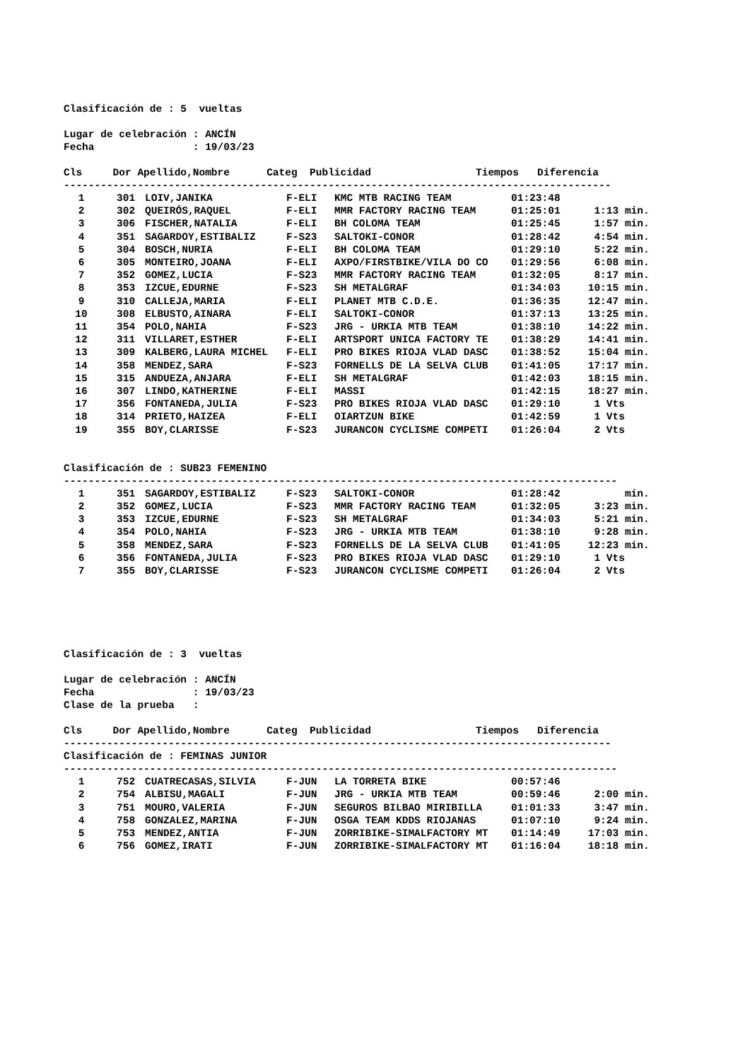Clasificación de : 5 vueltas
Lugar de celebración : ANCÍN
Fecha : 19/03/23
Cls Dor Apellido,Nombre Categ Publicidad Tiempos Diferencia
-----------------------------------------------------------------------------------------
| 1 | | 301 | LOIV,JANIKA | F-ELI | KMC MTB RACING TEAM | 01:23:48 | |
| 2 | | 302 | QUEIRÓS,RAQUEL | F-ELI | MMR FACTORY RACING TEAM | 01:25:01 | 1:13 min. |
| 3 | | 306 | FISCHER,NATALIA | F-ELI | BH COLOMA TEAM | 01:25:45 | 1:57 min. |
| 4 | | 351 | SAGARDOY,ESTIBALIZ | F-S23 | SALTOKI-CONOR | 01:28:42 | 4:54 min. |
| 5 | | 304 | BOSCH,NURIA | F-ELI | BH COLOMA TEAM | 01:29:10 | 5:22 min. |
| 6 | | 305 | MONTEIRO,JOANA | F-ELI | AXPO/FIRSTBIKE/VILA DO CO | 01:29:56 | 6:08 min. |
| 7 | | 352 | GOMEZ,LUCIA | F-S23 | MMR FACTORY RACING TEAM | 01:32:05 | 8:17 min. |
| 8 | | 353 | IZCUE,EDURNE | F-S23 | SH METALGRAF | 01:34:03 | 10:15 min. |
| 9 | | 310 | CALLEJA,MARIA | F-ELI | PLANET MTB C.D.E. | 01:36:35 | 12:47 min. |
| 10 | | 308 | ELBUSTO,AINARA | F-ELI | SALTOKI-CONOR | 01:37:13 | 13:25 min. |
| 11 | | 354 | POLO,NAHIA | F-S23 | JRG - URKIA MTB TEAM | 01:38:10 | 14:22 min. |
| 12 | | 311 | VILLARET,ESTHER | F-ELI | ARTSPORT UNICA FACTORY TE | 01:38:29 | 14:41 min. |
| 13 | | 309 | KALBERG,LAURA MICHEL | F-ELI | PRO BIKES RIOJA VLAD DASC | 01:38:52 | 15:04 min. |
| 14 | | 358 | MENDEZ,SARA | F-S23 | FORNELLS DE LA SELVA CLUB | 01:41:05 | 17:17 min. |
| 15 | | 315 | ANDUEZA,ANJARA | F-ELI | SH METALGRAF | 01:42:03 | 18:15 min. |
| 16 | | 307 | LINDO,KATHERINE | F-ELI | MASSI | 01:42:15 | 18:27 min. |
| 17 | | 356 | FONTANEDA,JULIA | F-S23 | PRO BIKES RIOJA VLAD DASC | 01:29:10 | 1 Vts |
| 18 | | 314 | PRIETO,HAIZEA | F-ELI | OIARTZUN BIKE | 01:42:59 | 1 Vts |
| 19 | | 355 | BOY,CLARISSE | F-S23 | JURANCON CYCLISME COMPETI | 01:26:04 | 2 Vts |
Clasificación de : SUB23 FEMENINO
------------------------------------------------------------------------------------------
| 1 | | 351 | SAGARDOY,ESTIBALIZ | F-S23 | SALTOKI-CONOR | 01:28:42 | min. |
| 2 | | 352 | GOMEZ,LUCIA | F-S23 | MMR FACTORY RACING TEAM | 01:32:05 | 3:23 min. |
| 3 | | 353 | IZCUE,EDURNE | F-S23 | SH METALGRAF | 01:34:03 | 5:21 min. |
| 4 | | 354 | POLO,NAHIA | F-S23 | JRG - URKIA MTB TEAM | 01:38:10 | 9:28 min. |
| 5 | | 358 | MENDEZ,SARA | F-S23 | FORNELLS DE LA SELVA CLUB | 01:41:05 | 12:23 min. |
| 6 | | 356 | FONTANEDA,JULIA | F-S23 | PRO BIKES RIOJA VLAD DASC | 01:29:10 | 1 Vts |
| 7 | | 355 | BOY,CLARISSE | F-S23 | JURANCON CYCLISME COMPETI | 01:26:04 | 2 Vts |
Clasificación de : 3 vueltas
Lugar de celebración : ANCÍN
Fecha : 19/03/23
Clase de la prueba :
Cls Dor Apellido,Nombre Categ Publicidad Tiempos Diferencia
-----------------------------------------------------------------------------------------
Clasificación de : FEMINAS JUNIOR
------------------------------------------------------------------------------------------
| 1 | | 752 | CUATRECASAS,SILVIA | F-JUN | LA TORRETA BIKE | 00:57:46 | |
| 2 | | 754 | ALBISU,MAGALI | F-JUN | JRG - URKIA MTB TEAM | 00:59:46 | 2:00 min. |
| 3 | | 751 | MOURO,VALERIA | F-JUN | SEGUROS BILBAO MIRIBILLA | 01:01:33 | 3:47 min. |
| 4 | | 758 | GONZALEZ,MARINA | F-JUN | OSGA TEAM KDDS RIOJANAS | 01:07:10 | 9:24 min. |
| 5 | | 753 | MENDEZ,ANTIA | F-JUN | ZORRIBIKE-SIMALFACTORY MT | 01:14:49 | 17:03 min. |
| 6 | | 756 | GOMEZ,IRATI | F-JUN | ZORRIBIKE-SIMALFACTORY MT | 01:16:04 | 18:18 min. |